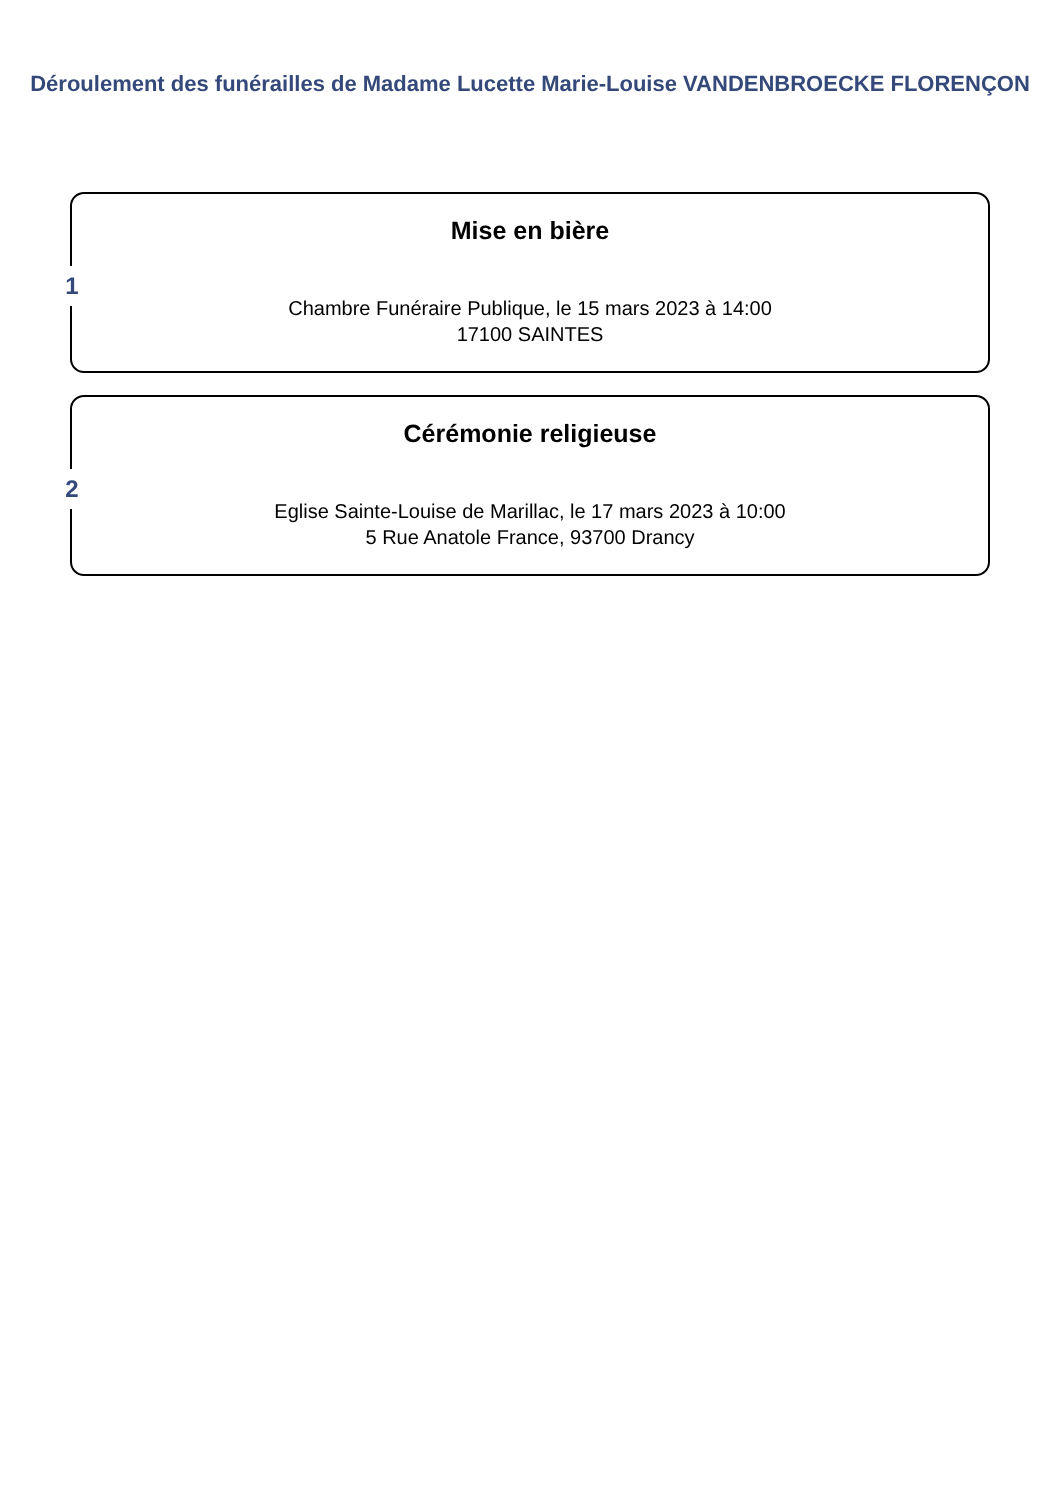Déroulement des funérailles de Madame Lucette Marie-Louise VANDENBROECKE FLORENÇON
1
Mise en bière
Chambre Funéraire Publique, le 15 mars 2023 à 14:00
17100 SAINTES
2
Cérémonie religieuse
Eglise Sainte-Louise de Marillac, le 17 mars 2023 à 10:00
5 Rue Anatole France, 93700 Drancy